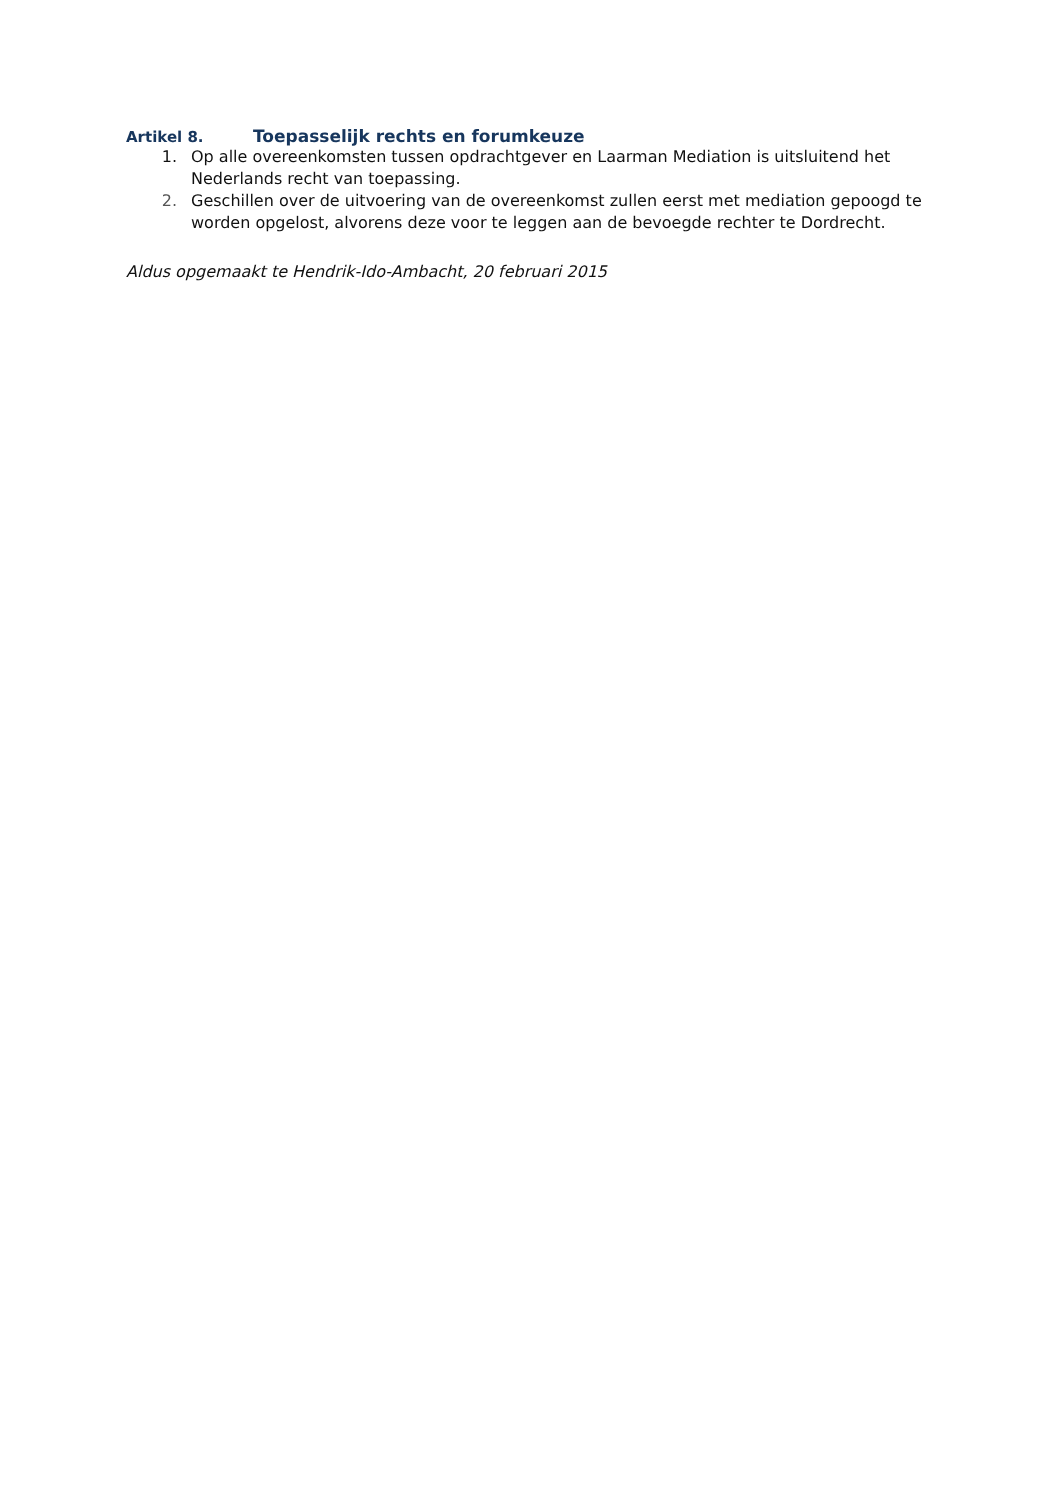Artikel 8. Toepasselijk rechts en forumkeuze
1. Op alle overeenkomsten tussen opdrachtgever en Laarman Mediation is uitsluitend het Nederlands recht van toepassing.
2. Geschillen over de uitvoering van de overeenkomst zullen eerst met mediation gepoogd te worden opgelost, alvorens deze voor te leggen aan de bevoegde rechter te Dordrecht.
Aldus opgemaakt te Hendrik-Ido-Ambacht, 20 februari 2015